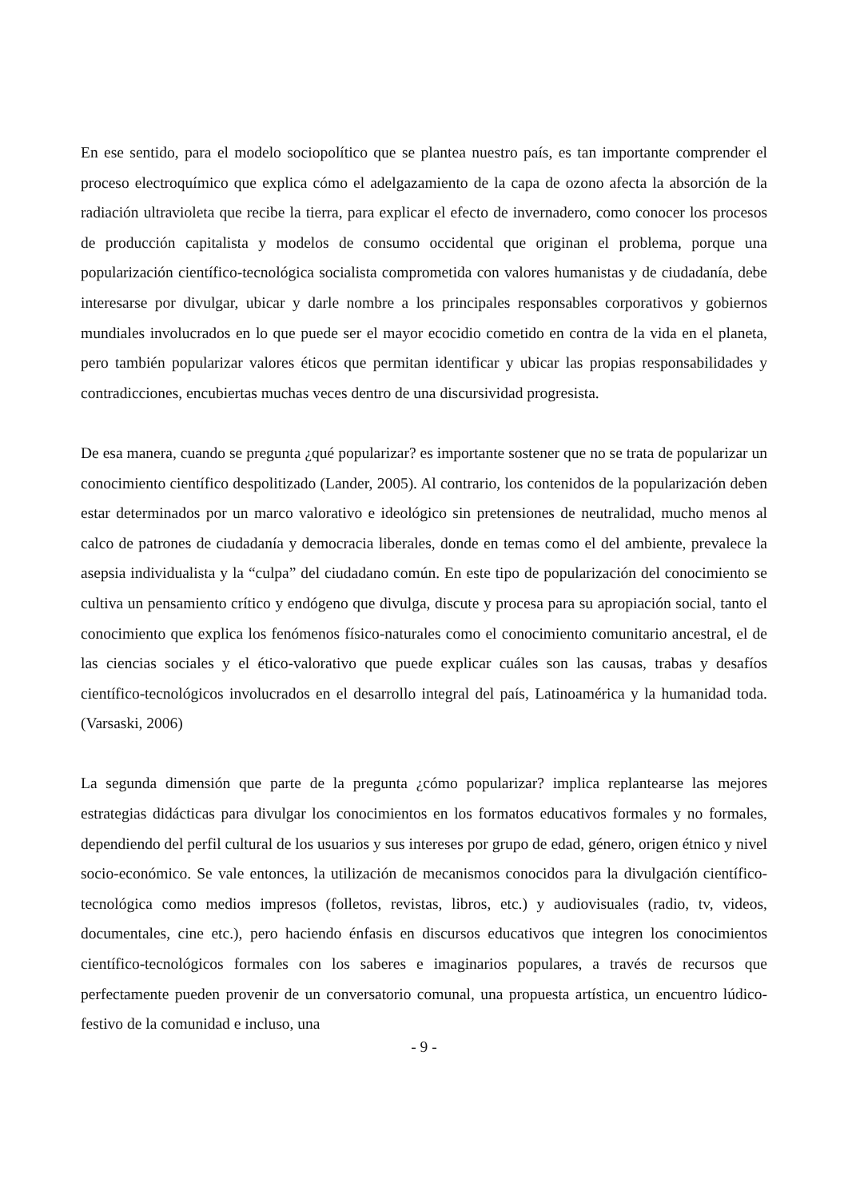En ese sentido, para el modelo sociopolítico que se plantea nuestro país, es tan importante comprender el proceso electroquímico que explica cómo el adelgazamiento de la capa de ozono afecta la absorción de la radiación ultravioleta que recibe la tierra, para explicar el efecto de invernadero, como conocer los procesos de producción capitalista y modelos de consumo occidental que originan el problema, porque una popularización científico-tecnológica socialista comprometida con valores humanistas y de ciudadanía, debe interesarse por divulgar, ubicar y darle nombre a los principales responsables corporativos y gobiernos mundiales involucrados en lo que puede ser el mayor ecocidio cometido en contra de la vida en el planeta, pero también popularizar valores éticos que permitan identificar y ubicar las propias responsabilidades y contradicciones, encubiertas muchas veces dentro de una discursividad progresista.
De esa manera, cuando se pregunta ¿qué popularizar? es importante sostener que no se trata de popularizar un conocimiento científico despolitizado (Lander, 2005). Al contrario, los contenidos de la popularización deben estar determinados por un marco valorativo e ideológico sin pretensiones de neutralidad, mucho menos al calco de patrones de ciudadanía y democracia liberales, donde en temas como el del ambiente, prevalece la asepsia individualista y la “culpa” del ciudadano común. En este tipo de popularización del conocimiento se cultiva un pensamiento crítico y endógeno que divulga, discute y procesa para su apropiación social, tanto el conocimiento que explica los fenómenos físico-naturales como el conocimiento comunitario ancestral, el de las ciencias sociales y el ético-valorativo que puede explicar cuáles son las causas, trabas y desafíos científico-tecnológicos involucrados en el desarrollo integral del país, Latinoamérica y la humanidad toda. (Varsaski, 2006)
La segunda dimensión que parte de la pregunta ¿cómo popularizar? implica replantearse las mejores estrategias didácticas para divulgar los conocimientos en los formatos educativos formales y no formales, dependiendo del perfil cultural de los usuarios y sus intereses por grupo de edad, género, origen étnico y nivel socio-económico. Se vale entonces, la utilización de mecanismos conocidos para la divulgación científico-tecnológica como medios impresos (folletos, revistas, libros, etc.) y audiovisuales (radio, tv, videos, documentales, cine etc.), pero haciendo énfasis en discursos educativos que integren los conocimientos científico-tecnológicos formales con los saberes e imaginarios populares, a través de recursos que perfectamente pueden provenir de un conversatorio comunal, una propuesta artística, un encuentro lúdico-festivo de la comunidad e incluso, una
- 9 -